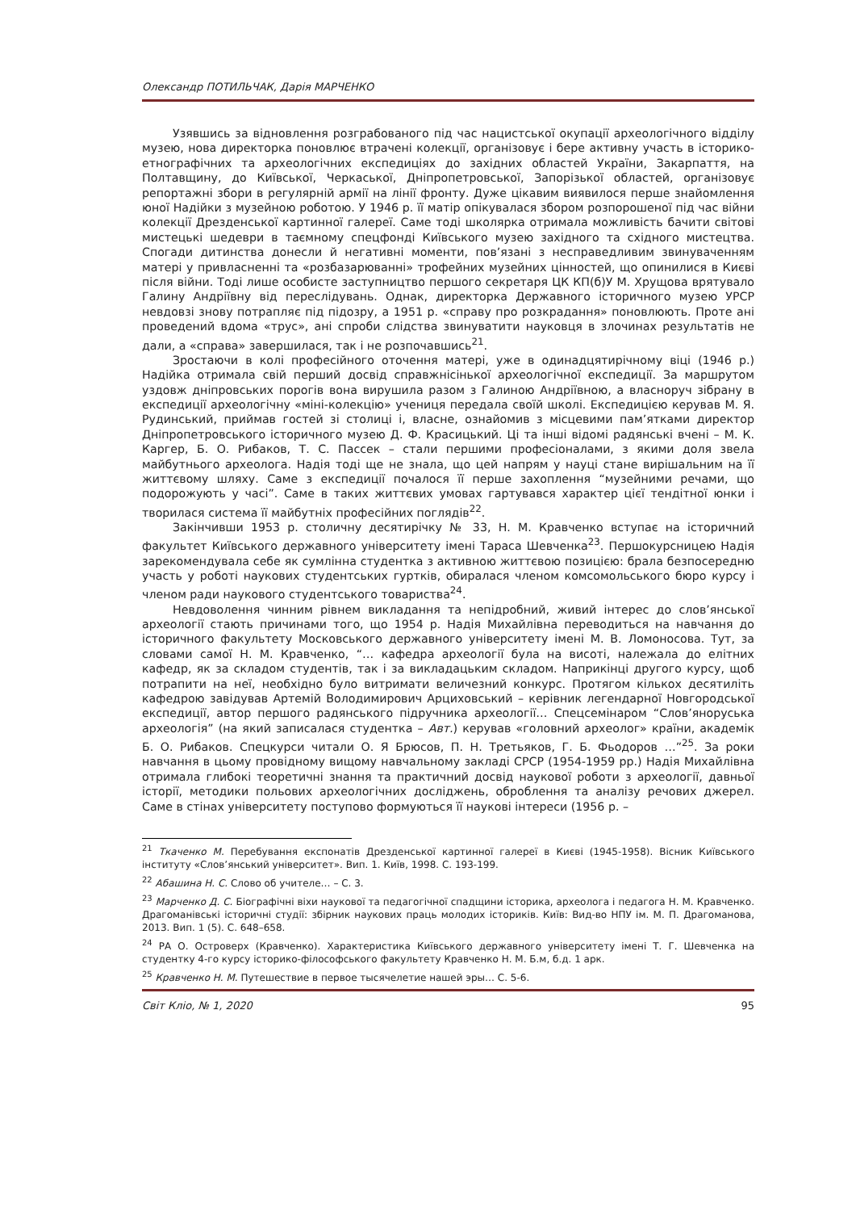Олександр ПОТИЛЬЧАК, Дарія МАРЧЕНКО
Узявшись за відновлення розграбованого під час нацистської окупації археологічного відділу музею, нова директорка поновлює втрачені колекції, організовує і бере активну участь в історико-етнографічних та археологічних експедиціях до західних областей України, Закарпаття, на Полтавщину, до Київської, Черкаської, Дніпропетровської, Запорізької областей, організовує репортажні збори в регулярній армії на лінії фронту. Дуже цікавим виявилося перше знайомлення юної Надійки з музейною роботою. У 1946 р. її матір опікувалася збором розпорошеної під час війни колекції Дрезденської картинної галереї. Саме тоді школярка отримала можливість бачити світові мистецькі шедеври в таємному спецфонді Київського музею західного та східного мистецтва. Спогади дитинства донесли й негативні моменти, пов’язані з несправедливим звинуваченням матері у привласненні та «розбазарюванні» трофейних музейних цінностей, що опинилися в Києві після війни. Тоді лише особисте заступництво першого секретаря ЦК КП(б)У М. Хрущова врятувало Галину Андріївну від переслідувань. Однак, директорка Державного історичного музею УРСР невдовзі знову потрапляє під підозру, а 1951 р. «справу про розкрадання» поновлюють. Проте ані проведений вдома «трус», ані спроби слідства звинуватити науковця в злочинах результатів не дали, а «справа» завершилася, так і не розпочавшись<sup>21</sup>.
Зростаючи в колі професійного оточення матері, уже в одинадцятирічному віці (1946 р.) Надійка отримала свій перший досвід справжнісінької археологічної експедиції. За маршрутом уздовж дніпровських порогів вона вирушила разом з Галиною Андріївною, а власноруч зібрану в експедиції археологічну «міні-колекцію» учениця передала своїй школі. Експедицією керував М. Я. Рудинський, приймав гостей зі столиці і, власне, ознайомив з місцевими пам’ятками директор Дніпропетровського історичного музею Д. Ф. Красицький. Ці та інші відомі радянські вчені – М. К. Каргер, Б. О. Рибаков, Т. С. Пассек – стали першими професіоналами, з якими доля звела майбутнього археолога. Надія тоді ще не знала, що цей напрям у науці стане вирішальним на її життєвому шляху. Саме з експедиції почалося її перше захоплення “музейними речами, що подорожують у часі”. Саме в таких життєвих умовах гартувався характер цієї тендітної юнки і творилася система її майбутніх професійних поглядів<sup>22</sup>.
Закінчивши 1953 р. столичну десятирічку № 33, Н. М. Кравченко вступає на історичний факультет Київського державного університету імені Тараса Шевченка<sup>23</sup>. Першокурсницею Надія зарекомендувала себе як сумлінна студентка з активною життєвою позицією: брала безпосередню участь у роботі наукових студентських гуртків, обиралася членом комсомольського бюро курсу і членом ради наукового студентського товариства<sup>24</sup>.
Невдоволення чинним рівнем викладання та непідробний, живий інтерес до слов’янської археології стають причинами того, що 1954 р. Надія Михайлівна переводиться на навчання до історичного факультету Московського державного університету імені М. В. Ломоносова. Тут, за словами самої Н. М. Кравченко, “… кафедра археології була на висоті, належала до елітних кафедр, як за складом студентів, так і за викладацьким складом. Наприкінці другого курсу, щоб потрапити на неї, необхідно було витримати величезний конкурс. Протягом кількох десятиліть кафедрою завідував Артемій Володимирович Арциховський – керівник легендарної Новгородської експедиції, автор першого радянського підручника археології… Спецсемінаром “Слов’яноруська археологія” (на який записалася студентка – Авт.) керував «головний археолог» країни, академік Б. О. Рибаков. Спецкурси читали О. Я Брюсов, П. Н. Третьяков, Г. Б. Фьодоров …”<sup>25</sup>. За роки навчання в цьому провідному вищому навчальному закладі СРСР (1954-1959 рр.) Надія Михайлівна отримала глибокі теоретичні знання та практичний досвід наукової роботи з археології, давньої історії, методики польових археологічних досліджень, оброблення та аналізу речових джерел. Саме в стінах університету поступово формуються її наукові інтереси (1956 р. –
<sup>21</sup> Ткаченко М. Перебування експонатів Дрезденської картинної галереї в Києві (1945-1958). Вісник Київського інституту «Слов’янський університет». Вип. 1. Київ, 1998. С. 193-199.
<sup>22</sup> Абашина Н. С. Слово об учителе… – С. 3.
<sup>23</sup> Марченко Д. С. Біографічні віхи наукової та педагогічної спадщини історика, археолога і педагога Н. М. Кравченко. Драгоманівські історичні студії: збірник наукових праць молодих істориків. Київ: Вид-во НПУ ім. М. П. Драгоманова, 2013. Вип. 1 (5). С. 648–658.
<sup>24</sup> РА О. Островерх (Кравченко). Характеристика Київського державного університету імені Т. Г. Шевченка на студентку 4-го курсу історико-філософського факультету Кравченко Н. М. Б.м, б.д. 1 арк.
<sup>25</sup> Кравченко Н. М. Путешествие в первое тысячелетие нашей эры… С. 5-6.
Світ Кліо, № 1, 2020 95